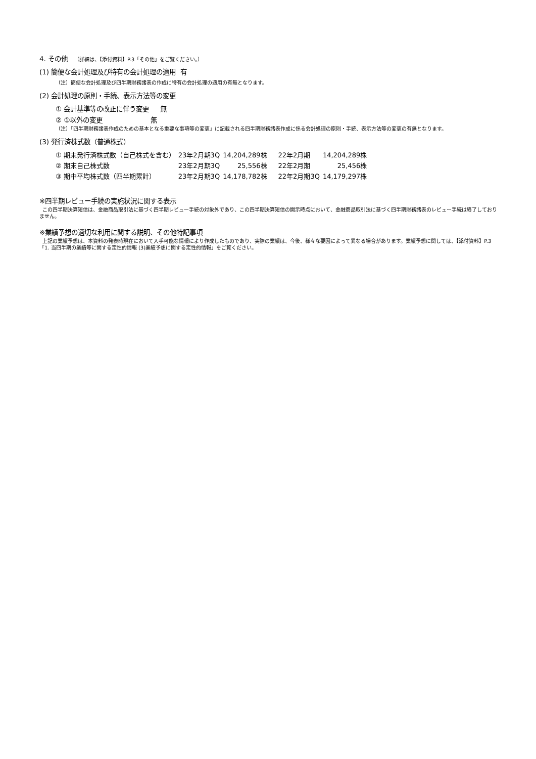4. その他 （詳細は、【添付資料】P.3「その他」をご覧ください。）
(1) 簡便な会計処理及び特有の会計処理の適用 有
（注）簡便な会計処理及び四半期財務諸表の作成に特有の会計処理の適用の有無となります。
(2) 会計処理の原則・手続、表示方法等の変更
① 会計基準等の改正に伴う変更 無
② ①以外の変更 無
（注）「四半期財務諸表作成のための基本となる重要な事項等の変更」に記載される四半期財務諸表作成に係る会計処理の原則・手続、表示方法等の変更の有無となります。
(3) 発行済株式数（普通株式）
| ① 期末発行済株式数（自己株式を含む） | 23年2月期3Q | 14,204,289株 | 22年2月期 | 14,204,289株 |
| ② 期末自己株式数 | 23年2月期3Q | 25,556株 | 22年2月期 | 25,456株 |
| ③ 期中平均株式数（四半期累計） | 23年2月期3Q | 14,178,782株 | 22年2月期3Q | 14,179,297株 |
※四半期レビュー手続の実施状況に関する表示
この四半期決算短信は、金融商品取引法に基づく四半期レビュー手続の対象外であり、この四半期決算短信の開示時点において、金融商品取引法に基づく四半期財務諸表のレビュー手続は終了しておりません。
※業績予想の適切な利用に関する説明、その他特記事項
上記の業績予想は、本資料の発表時現在において入手可能な情報により作成したものであり、実際の業績は、今後、様々な要因によって異なる場合があります。業績予想に関しては、【添付資料】P.3「1. 当四半期の業績等に関する定性的情報 (3)業績予想に関する定性的情報」をご覧ください。